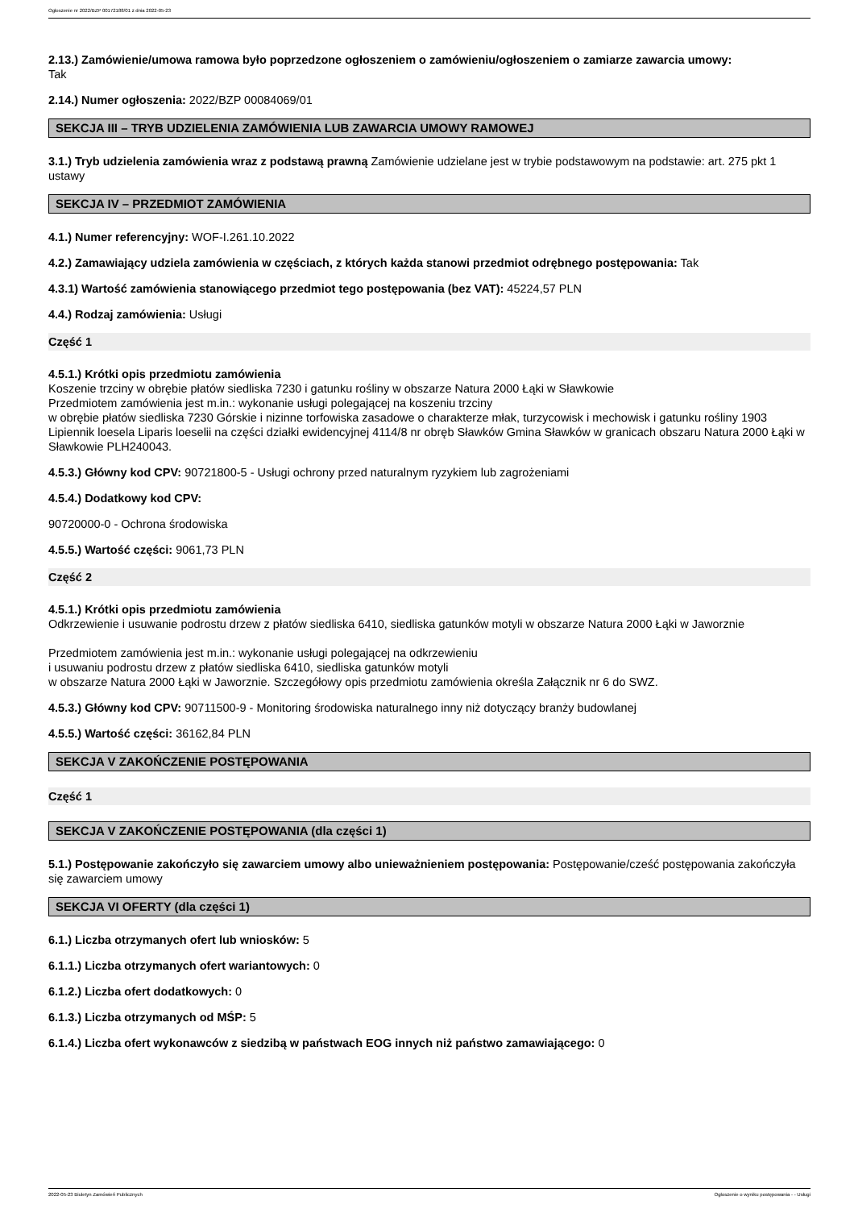Ogłoszenie nr 2022/BZP 00172188/01 z dnia 2022-05-23
2.13.) Zamówienie/umowa ramowa było poprzedzone ogłoszeniem o zamówieniu/ogłoszeniem o zamiarze zawarcia umowy:
Tak
2.14.) Numer ogłoszenia: 2022/BZP 00084069/01
SEKCJA III – TRYB UDZIELENIA ZAMÓWIENIA LUB ZAWARCIA UMOWY RAMOWEJ
3.1.) Tryb udzielenia zamówienia wraz z podstawą prawną Zamówienie udzielane jest w trybie podstawowym na podstawie: art. 275 pkt 1 ustawy
SEKCJA IV – PRZEDMIOT ZAMÓWIENIA
4.1.) Numer referencyjny: WOF-I.261.10.2022
4.2.) Zamawiający udziela zamówienia w częściach, z których każda stanowi przedmiot odrębnego postępowania: Tak
4.3.1) Wartość zamówienia stanowiącego przedmiot tego postępowania (bez VAT): 45224,57 PLN
4.4.) Rodzaj zamówienia: Usługi
Część 1
4.5.1.) Krótki opis przedmiotu zamówienia
Koszenie trzciny w obrębie płatów siedliska 7230 i gatunku rośliny w obszarze Natura 2000 Łąki w Sławkowie
Przedmiotem zamówienia jest m.in.: wykonanie usługi polegającej na koszeniu trzciny
w obrębie płatów siedliska 7230 Górskie i nizinne torfowiska zasadowe o charakterze młak, turzycowisk i mechowisk i gatunku rośliny 1903 Lipiennik loesela Liparis loeselii na części działki ewidencyjnej 4114/8 nr obręb Sławków Gmina Sławków w granicach obszaru Natura 2000 Łąki w Sławkowie PLH240043.
4.5.3.) Główny kod CPV: 90721800-5 - Usługi ochrony przed naturalnym ryzykiem lub zagrożeniami
4.5.4.) Dodatkowy kod CPV:
90720000-0 - Ochrona środowiska
4.5.5.) Wartość części: 9061,73 PLN
Część 2
4.5.1.) Krótki opis przedmiotu zamówienia
Odkrzewienie i usuwanie podrostu drzew z płatów siedliska 6410, siedliska gatunków motyli w obszarze Natura 2000 Łąki w Jaworznie
Przedmiotem zamówienia jest m.in.: wykonanie usługi polegającej na odkrzewieniu
i usuwaniu podrostu drzew z płatów siedliska 6410, siedliska gatunków motyli
w obszarze Natura 2000 Łąki w Jaworznie. Szczegółowy opis przedmiotu zamówienia określa Załącznik nr 6 do SWZ.
4.5.3.) Główny kod CPV: 90711500-9 - Monitoring środowiska naturalnego inny niż dotyczący branży budowlanej
4.5.5.) Wartość części: 36162,84 PLN
SEKCJA V ZAKOŃCZENIE POSTĘPOWANIA
Część 1
SEKCJA V ZAKOŃCZENIE POSTĘPOWANIA (dla części 1)
5.1.) Postępowanie zakończyło się zawarciem umowy albo unieważnieniem postępowania: Postępowanie/cześć postępowania zakończyła się zawarciem umowy
SEKCJA VI OFERTY (dla części 1)
6.1.) Liczba otrzymanych ofert lub wniosków: 5
6.1.1.) Liczba otrzymanych ofert wariantowych: 0
6.1.2.) Liczba ofert dodatkowych: 0
6.1.3.) Liczba otrzymanych od MŚP: 5
6.1.4.) Liczba ofert wykonawców z siedzibą w państwach EOG innych niż państwo zamawiającego: 0
2022-05-23 Biuletyn Zamówień Publicznych Ogłoszenie o wyniku postępowania - - Usługi